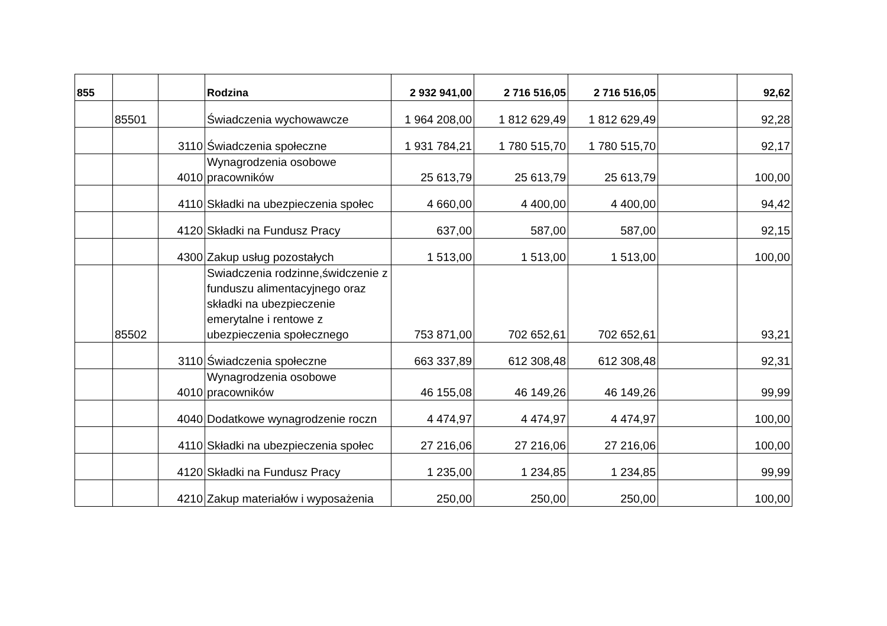| 855 | | | Rodzina | 2 932 941,00 | 2 716 516,05 | 2 716 516,05 | | 92,62 |
| | 85501 | | Świadczenia wychowawcze | 1 964 208,00 | 1 812 629,49 | 1 812 629,49 | | 92,28 |
| | | 3110 | Świadczenia społeczne | 1 931 784,21 | 1 780 515,70 | 1 780 515,70 | | 92,17 |
| | | 4010 | Wynagrodzenia osobowe pracowników | 25 613,79 | 25 613,79 | 25 613,79 | | 100,00 |
| | | 4110 | Składki na ubezpieczenia społec | 4 660,00 | 4 400,00 | 4 400,00 | | 94,42 |
| | | 4120 | Składki na Fundusz Pracy | 637,00 | 587,00 | 587,00 | | 92,15 |
| | | 4300 | Zakup usług pozostałych | 1 513,00 | 1 513,00 | 1 513,00 | | 100,00 |
| | 85502 | | Swiadczenia rodzinne,świdczenie z funduszu alimentacyjnego oraz składki na ubezpieczenie emerytalne i rentowe z ubezpieczenia społecznego | 753 871,00 | 702 652,61 | 702 652,61 | | 93,21 |
| | | 3110 | Świadczenia społeczne | 663 337,89 | 612 308,48 | 612 308,48 | | 92,31 |
| | | 4010 | Wynagrodzenia osobowe pracowników | 46 155,08 | 46 149,26 | 46 149,26 | | 99,99 |
| | | 4040 | Dodatkowe wynagrodzenie roczn | 4 474,97 | 4 474,97 | 4 474,97 | | 100,00 |
| | | 4110 | Składki na ubezpieczenia społec | 27 216,06 | 27 216,06 | 27 216,06 | | 100,00 |
| | | 4120 | Składki na Fundusz Pracy | 1 235,00 | 1 234,85 | 1 234,85 | | 99,99 |
| | | 4210 | Zakup materiałów i wyposażenia | 250,00 | 250,00 | 250,00 | | 100,00 |